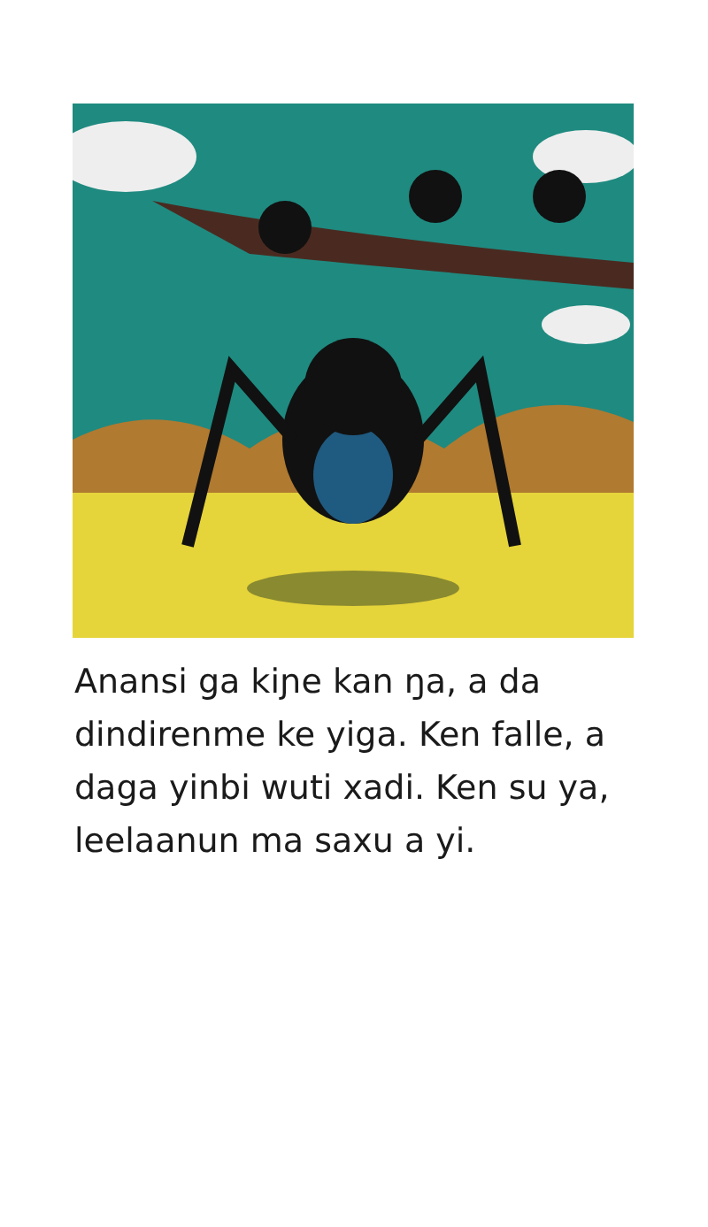Anansi ga kiɲe kan ŋa, a da dindirenme ke yiga. Ken falle, a daga yinbi wuti xadi. Ken su ya, leelaanun ma saxu a yi.